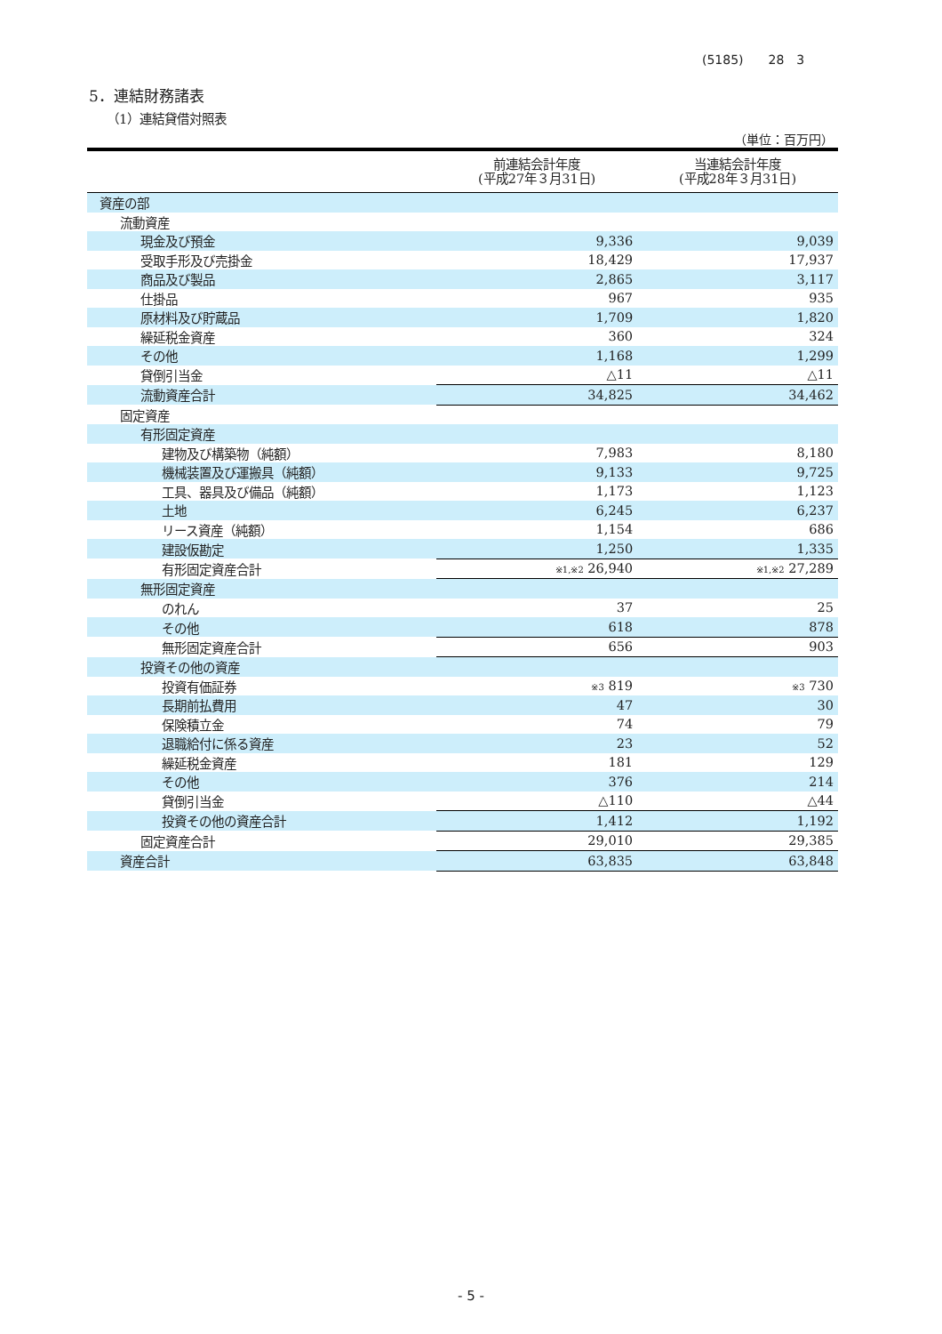(5185)　　28　3
5．連結財務諸表
（1）連結貸借対照表
（単位：百万円）
| | 前連結会計年度 (平成27年３月31日) | 当連結会計年度 (平成28年３月31日) |
| --- | --- | --- |
| 資産の部 | | |
| 流動資産 | | |
| 現金及び預金 | 9,336 | 9,039 |
| 受取手形及び売掛金 | 18,429 | 17,937 |
| 商品及び製品 | 2,865 | 3,117 |
| 仕掛品 | 967 | 935 |
| 原材料及び貯蔵品 | 1,709 | 1,820 |
| 繰延税金資産 | 360 | 324 |
| その他 | 1,168 | 1,299 |
| 貸倒引当金 | △11 | △11 |
| 流動資産合計 | 34,825 | 34,462 |
| 固定資産 | | |
| 有形固定資産 | | |
| 建物及び構築物（純額） | 7,983 | 8,180 |
| 機械装置及び運搬具（純額） | 9,133 | 9,725 |
| 工具、器具及び備品（純額） | 1,173 | 1,123 |
| 土地 | 6,245 | 6,237 |
| リース資産（純額） | 1,154 | 686 |
| 建設仮勘定 | 1,250 | 1,335 |
| 有形固定資産合計 | ※1,※2 26,940 | ※1,※2 27,289 |
| 無形固定資産 | | |
| のれん | 37 | 25 |
| その他 | 618 | 878 |
| 無形固定資産合計 | 656 | 903 |
| 投資その他の資産 | | |
| 投資有価証券 | ※3 819 | ※3 730 |
| 長期前払費用 | 47 | 30 |
| 保険積立金 | 74 | 79 |
| 退職給付に係る資産 | 23 | 52 |
| 繰延税金資産 | 181 | 129 |
| その他 | 376 | 214 |
| 貸倒引当金 | △110 | △44 |
| 投資その他の資産合計 | 1,412 | 1,192 |
| 固定資産合計 | 29,010 | 29,385 |
| 資産合計 | 63,835 | 63,848 |
- 5 -